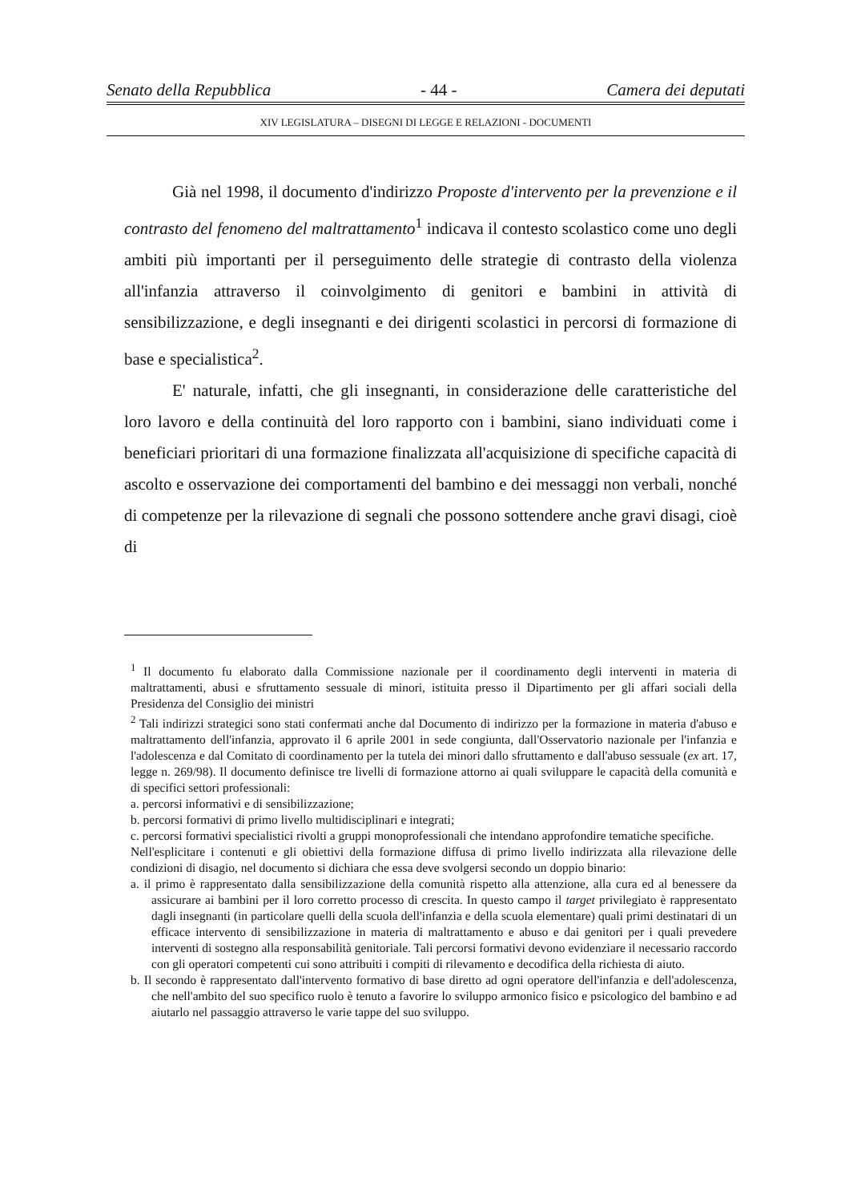Senato della Repubblica - 44 - Camera dei deputati
XIV LEGISLATURA – DISEGNI DI LEGGE E RELAZIONI - DOCUMENTI
Già nel 1998, il documento d'indirizzo Proposte d'intervento per la prevenzione e il contrasto del fenomeno del maltrattamento<sup>1</sup> indicava il contesto scolastico come uno degli ambiti più importanti per il perseguimento delle strategie di contrasto della violenza all'infanzia attraverso il coinvolgimento di genitori e bambini in attività di sensibilizzazione, e degli insegnanti e dei dirigenti scolastici in percorsi di formazione di base e specialistica<sup>2</sup>.
E' naturale, infatti, che gli insegnanti, in considerazione delle caratteristiche del loro lavoro e della continuità del loro rapporto con i bambini, siano individuati come i beneficiari prioritari di una formazione finalizzata all'acquisizione di specifiche capacità di ascolto e osservazione dei comportamenti del bambino e dei messaggi non verbali, nonché di competenze per la rilevazione di segnali che possono sottendere anche gravi disagi, cioè di
<sup>1</sup> Il documento fu elaborato dalla Commissione nazionale per il coordinamento degli interventi in materia di maltrattamenti, abusi e sfruttamento sessuale di minori, istituita presso il Dipartimento per gli affari sociali della Presidenza del Consiglio dei ministri
<sup>2</sup> Tali indirizzi strategici sono stati confermati anche dal Documento di indirizzo per la formazione in materia d'abuso e maltrattamento dell'infanzia, approvato il 6 aprile 2001 in sede congiunta, dall'Osservatorio nazionale per l'infanzia e l'adolescenza e dal Comitato di coordinamento per la tutela dei minori dallo sfruttamento e dall'abuso sessuale (ex art. 17, legge n. 269/98). Il documento definisce tre livelli di formazione attorno ai quali sviluppare le capacità della comunità e di specifici settori professionali:
a. percorsi informativi e di sensibilizzazione;
b. percorsi formativi di primo livello multidisciplinari e integrati;
c. percorsi formativi specialistici rivolti a gruppi monoprofessionali che intendano approfondire tematiche specifiche.
Nell'esplicitare i contenuti e gli obiettivi della formazione diffusa di primo livello indirizzata alla rilevazione delle condizioni di disagio, nel documento si dichiara che essa deve svolgersi secondo un doppio binario:
a. il primo è rappresentato dalla sensibilizzazione della comunità rispetto alla attenzione, alla cura ed al benessere da assicurare ai bambini per il loro corretto processo di crescita. In questo campo il target privilegiato è rappresentato dagli insegnanti (in particolare quelli della scuola dell'infanzia e della scuola elementare) quali primi destinatari di un efficace intervento di sensibilizzazione in materia di maltrattamento e abuso e dai genitori per i quali prevedere interventi di sostegno alla responsabilità genitoriale. Tali percorsi formativi devono evidenziare il necessario raccordo con gli operatori competenti cui sono attribuiti i compiti di rilevamento e decodifica della richiesta di aiuto.
b. Il secondo è rappresentato dall'intervento formativo di base diretto ad ogni operatore dell'infanzia e dell'adolescenza, che nell'ambito del suo specifico ruolo è tenuto a favorire lo sviluppo armonico fisico e psicologico del bambino e ad aiutarlo nel passaggio attraverso le varie tappe del suo sviluppo.